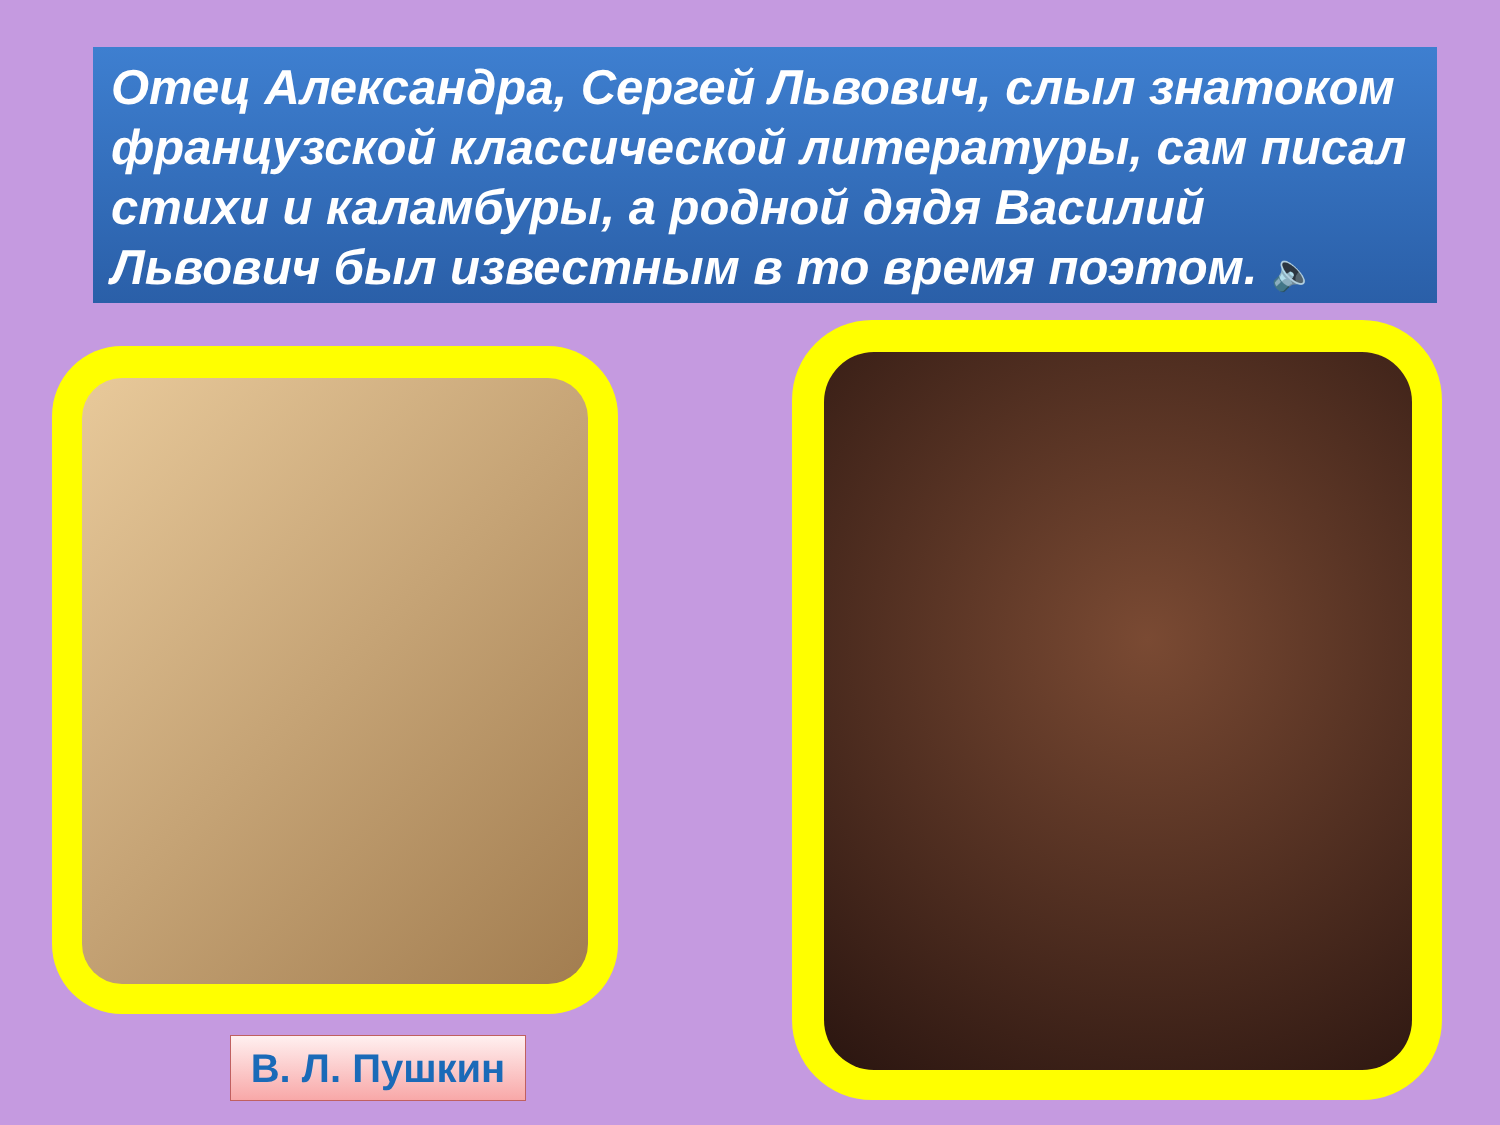Отец Александра, Сергей Львович, слыл знатоком французской классической литературы, сам писал стихи и каламбуры, а родной дядя Василий Львович был известным в то время поэтом. 🔈
В. Л. Пушкин